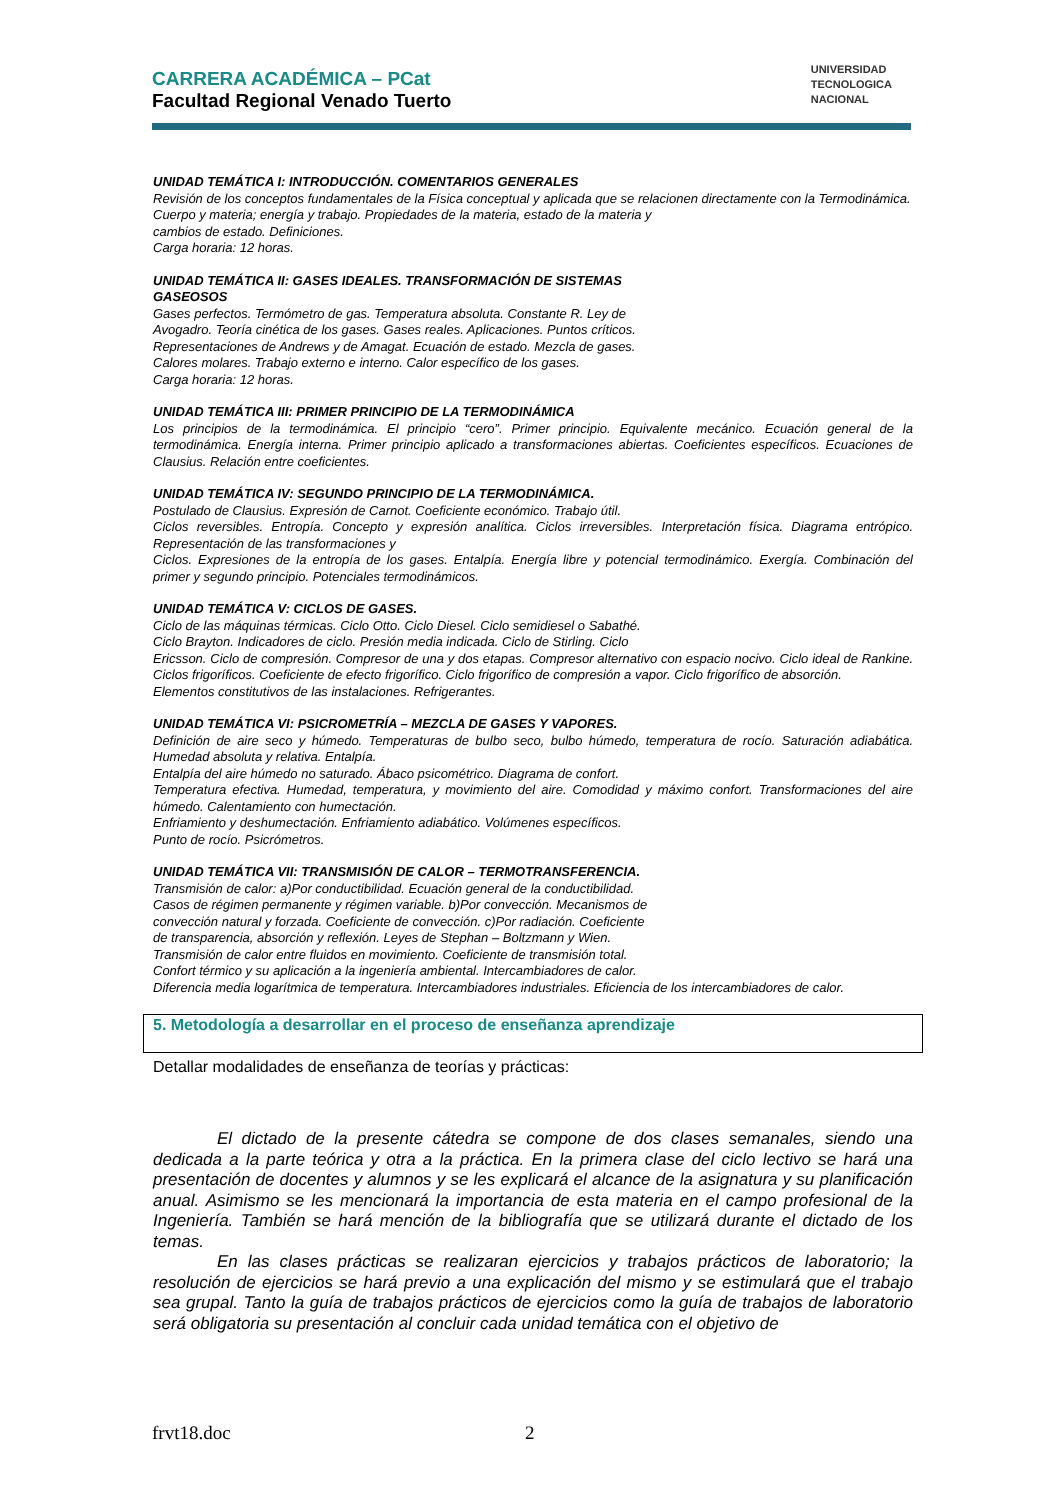CARRERA ACADÉMICA – PCat
Facultad Regional Venado Tuerto
UNIVERSIDAD
TECNOLOGICA
NACIONAL
UNIDAD TEMÁTICA I: INTRODUCCIÓN. COMENTARIOS GENERALES
Revisión de los conceptos fundamentales de la Física conceptual y aplicada que se relacionen directamente con la Termodinámica.
Cuerpo y materia; energía y trabajo. Propiedades de la materia, estado de la materia y
cambios de estado. Definiciones.
Carga horaria: 12 horas.
UNIDAD TEMÁTICA II: GASES IDEALES. TRANSFORMACIÓN DE SISTEMAS
GASEOSOS
Gases perfectos. Termómetro de gas. Temperatura absoluta. Constante R. Ley de
Avogadro. Teoría cinética de los gases. Gases reales. Aplicaciones. Puntos críticos.
Representaciones de Andrews y de Amagat. Ecuación de estado. Mezcla de gases.
Calores molares. Trabajo externo e interno. Calor específico de los gases.
Carga horaria: 12 horas.
UNIDAD TEMÁTICA III: PRIMER PRINCIPIO DE LA TERMODINÁMICA
Los principios de la termodinámica. El principio “cero”. Primer principio. Equivalente mecánico. Ecuación general de la termodinámica. Energía interna. Primer principio aplicado a transformaciones abiertas. Coeficientes específicos. Ecuaciones de Clausius. Relación entre coeficientes.
UNIDAD TEMÁTICA IV: SEGUNDO PRINCIPIO DE LA TERMODINÁMICA.
Postulado de Clausius. Expresión de Carnot. Coeficiente económico. Trabajo útil.
Ciclos reversibles. Entropía. Concepto y expresión analítica. Ciclos irreversibles. Interpretación física. Diagrama entrópico. Representación de las transformaciones y
Ciclos. Expresiones de la entropía de los gases. Entalpía. Energía libre y potencial termodinámico. Exergía. Combinación del primer y segundo principio. Potenciales termodinámicos.
UNIDAD TEMÁTICA V: CICLOS DE GASES.
Ciclo de las máquinas térmicas. Ciclo Otto. Ciclo Diesel. Ciclo semidiesel o Sabathé.
Ciclo Brayton. Indicadores de ciclo. Presión media indicada. Ciclo de Stirling. Ciclo
Ericsson. Ciclo de compresión. Compresor de una y dos etapas. Compresor alternativo con espacio nocivo. Ciclo ideal de Rankine. Ciclos frigoríficos. Coeficiente de efecto frigorífico. Ciclo frigorífico de compresión a vapor. Ciclo frigorífico de absorción.
Elementos constitutivos de las instalaciones. Refrigerantes.
UNIDAD TEMÁTICA VI: PSICROMETRÍA – MEZCLA DE GASES Y VAPORES.
Definición de aire seco y húmedo. Temperaturas de bulbo seco, bulbo húmedo, temperatura de rocío. Saturación adiabática. Humedad absoluta y relativa. Entalpía.
Entalpía del aire húmedo no saturado. Ábaco psicométrico. Diagrama de confort.
Temperatura efectiva. Humedad, temperatura, y movimiento del aire. Comodidad y máximo confort. Transformaciones del aire húmedo. Calentamiento con humectación.
Enfriamiento y deshumectación. Enfriamiento adiabático. Volúmenes específicos.
Punto de rocío. Psicrómetros.
UNIDAD TEMÁTICA VII: TRANSMISIÓN DE CALOR – TERMOTRANSFERENCIA.
Transmisión de calor: a)Por conductibilidad. Ecuación general de la conductibilidad.
Casos de régimen permanente y régimen variable. b)Por convección. Mecanismos de
convección natural y forzada. Coeficiente de convección. c)Por radiación. Coeficiente
de transparencia, absorción y reflexión. Leyes de Stephan – Boltzmann y Wien.
Transmisión de calor entre fluidos en movimiento. Coeficiente de transmisión total.
Confort térmico y su aplicación a la ingeniería ambiental. Intercambiadores de calor.
Diferencia media logarítmica de temperatura. Intercambiadores industriales. Eficiencia de los intercambiadores de calor.
5. Metodología a desarrollar en el proceso de enseñanza aprendizaje
Detallar modalidades de enseñanza de teorías y prácticas:
El dictado de la presente cátedra se compone de dos clases semanales, siendo una dedicada a la parte teórica y otra a la práctica. En la primera clase del ciclo lectivo se hará una presentación de docentes y alumnos y se les explicará el alcance de la asignatura y su planificación anual. Asimismo se les mencionará la importancia de esta materia en el campo profesional de la Ingeniería. También se hará mención de la bibliografía que se utilizará durante el dictado de los temas.
En las clases prácticas se realizaran ejercicios y trabajos prácticos de laboratorio; la resolución de ejercicios se hará previo a una explicación del mismo y se estimulará que el trabajo sea grupal. Tanto la guía de trabajos prácticos de ejercicios como la guía de trabajos de laboratorio será obligatoria su presentación al concluir cada unidad temática con el objetivo de
frvt18.doc 2